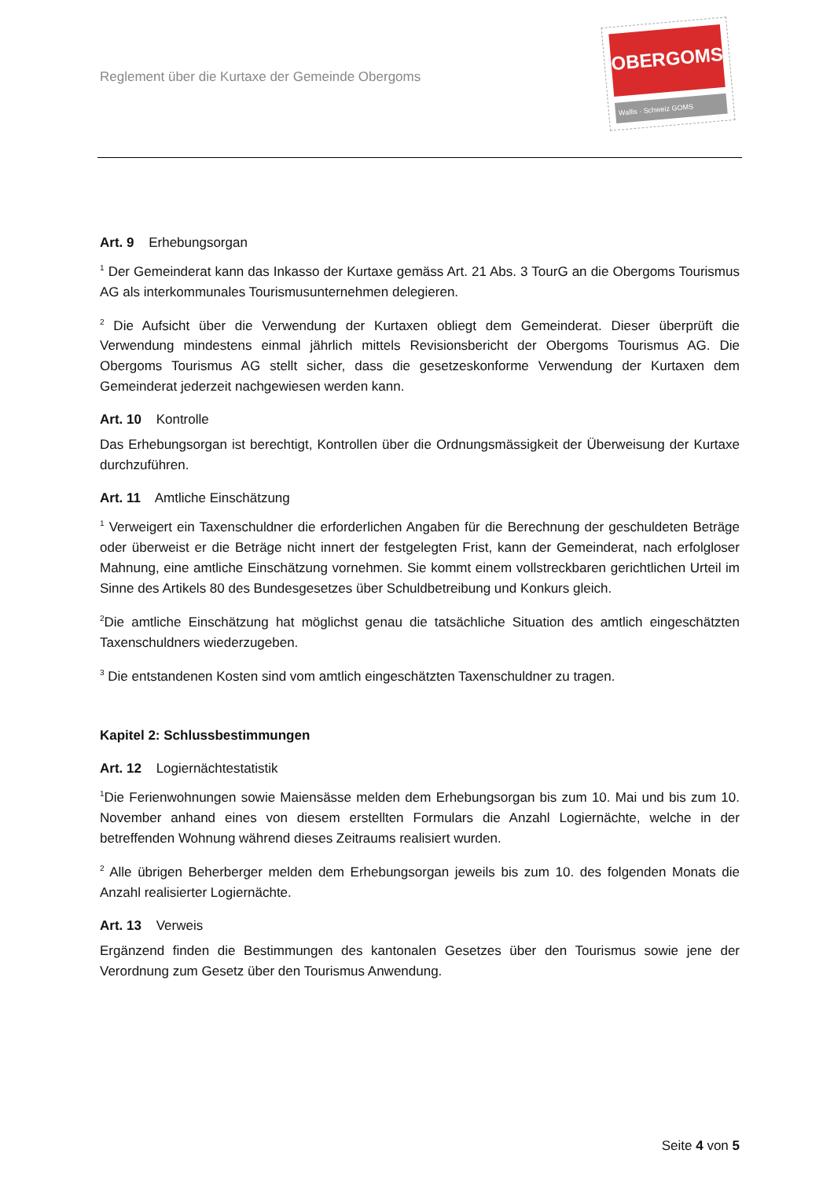Reglement über die Kurtaxe der Gemeinde Obergoms
OBERGOMS
Wallis · Schweiz GOMS
Art. 9 Erhebungsorgan
<sup>1</sup> Der Gemeinderat kann das Inkasso der Kurtaxe gemäss Art. 21 Abs. 3 TourG an die Obergoms Tourismus AG als interkommunales Tourismusunternehmen delegieren.
<sup>2</sup> Die Aufsicht über die Verwendung der Kurtaxen obliegt dem Gemeinderat. Dieser überprüft die Verwendung mindestens einmal jährlich mittels Revisionsbericht der Obergoms Tourismus AG. Die Obergoms Tourismus AG stellt sicher, dass die gesetzeskonforme Verwendung der Kurtaxen dem Gemeinderat jederzeit nachgewiesen werden kann.
Art. 10 Kontrolle
Das Erhebungsorgan ist berechtigt, Kontrollen über die Ordnungsmässigkeit der Überweisung der Kurtaxe durchzuführen.
Art. 11 Amtliche Einschätzung
<sup>1</sup> Verweigert ein Taxenschuldner die erforderlichen Angaben für die Berechnung der geschuldeten Beträge oder überweist er die Beträge nicht innert der festgelegten Frist, kann der Gemeinderat, nach erfolgloser Mahnung, eine amtliche Einschätzung vornehmen. Sie kommt einem vollstreckbaren gerichtlichen Urteil im Sinne des Artikels 80 des Bundesgesetzes über Schuldbetreibung und Konkurs gleich.
<sup>2</sup> Die amtliche Einschätzung hat möglichst genau die tatsächliche Situation des amtlich eingeschätzten Taxenschuldners wiederzugeben.
<sup>3</sup> Die entstandenen Kosten sind vom amtlich eingeschätzten Taxenschuldner zu tragen.
Kapitel 2: Schlussbestimmungen
Art. 12 Logiernächtestatistik
<sup>1</sup> Die Ferienwohnungen sowie Maiensässe melden dem Erhebungsorgan bis zum 10. Mai und bis zum 10. November anhand eines von diesem erstellten Formulars die Anzahl Logiernächte, welche in der betreffenden Wohnung während dieses Zeitraums realisiert wurden.
<sup>2</sup> Alle übrigen Beherberger melden dem Erhebungsorgan jeweils bis zum 10. des folgenden Monats die Anzahl realisierter Logiernächte.
Art. 13 Verweis
Ergänzend finden die Bestimmungen des kantonalen Gesetzes über den Tourismus sowie jene der Verordnung zum Gesetz über den Tourismus Anwendung.
Seite 4 von 5